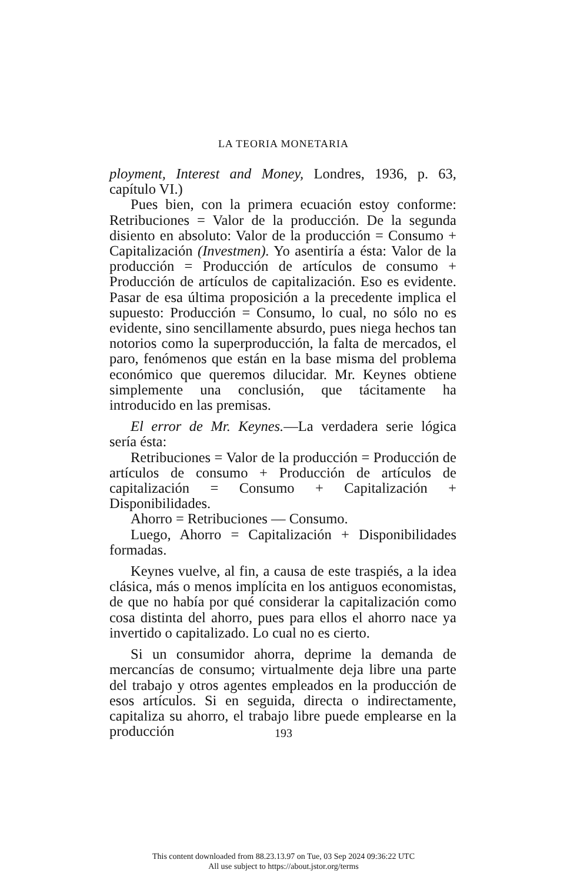LA TEORIA MONETARIA
ployment, Interest and Money, Londres, 1936, p. 63, capítulo VI.)
Pues bien, con la primera ecuación estoy conforme: Retribuciones = Valor de la producción. De la segunda disiento en absoluto: Valor de la producción = Consumo + Capitalización (Investmen). Yo asentiría a ésta: Valor de la producción = Producción de artículos de consumo + Producción de artículos de capitalización. Eso es evidente. Pasar de esa última proposición a la precedente implica el supuesto: Producción = Consumo, lo cual, no sólo no es evidente, sino sencillamente absurdo, pues niega hechos tan notorios como la superproducción, la falta de mercados, el paro, fenómenos que están en la base misma del problema económico que queremos dilucidar. Mr. Keynes obtiene simplemente una conclusión, que tácitamente ha introducido en las premisas.
El error de Mr. Keynes.—La verdadera serie lógica sería ésta:
Retribuciones = Valor de la producción = Producción de artículos de consumo + Producción de artículos de capitalización = Consumo + Capitalización + Disponibilidades.
Ahorro = Retribuciones — Consumo.
Luego, Ahorro = Capitalización + Disponibilidades formadas.
Keynes vuelve, al fin, a causa de este traspiés, a la idea clásica, más o menos implícita en los antiguos economistas, de que no había por qué considerar la capitalización como cosa distinta del ahorro, pues para ellos el ahorro nace ya invertido o capitalizado. Lo cual no es cierto.
Si un consumidor ahorra, deprime la demanda de mercancías de consumo; virtualmente deja libre una parte del trabajo y otros agentes empleados en la producción de esos artículos. Si en seguida, directa o indirectamente, capitaliza su ahorro, el trabajo libre puede emplearse en la producción
193
This content downloaded from 88.23.13.97 on Tue, 03 Sep 2024 09:36:22 UTC
All use subject to https://about.jstor.org/terms